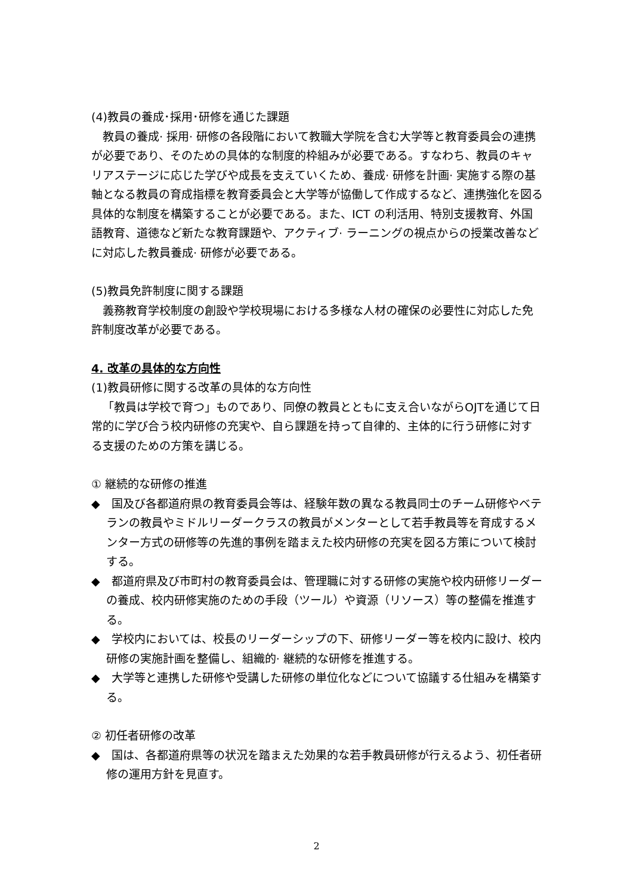(4)教員の養成･採用･研修を通じた課題
教員の養成· 採用· 研修の各段階において教職大学院を含む大学等と教育委員会の連携が必要であり、そのための具体的な制度的枠組みが必要である。すなわち、教員のキャリアステージに応じた学びや成長を支えていくため、養成· 研修を計画· 実施する際の基軸となる教員の育成指標を教育委員会と大学等が協働して作成するなど、連携強化を図る具体的な制度を構築することが必要である。また、ICT の利活用、特別支援教育、外国語教育、道徳など新たな教育課題や、アクティブ· ラーニングの視点からの授業改善などに対応した教員養成· 研修が必要である。
(5)教員免許制度に関する課題
義務教育学校制度の創設や学校現場における多様な人材の確保の必要性に対応した免許制度改革が必要である。
4. 改革の具体的な方向性
(1)教員研修に関する改革の具体的な方向性
「教員は学校で育つ」ものであり、同僚の教員とともに支え合いながらOJTを通じて日常的に学び合う校内研修の充実や、自ら課題を持って自律的、主体的に行う研修に対する支援のための方策を講じる。
① 継続的な研修の推進
◆　国及び各都道府県の教育委員会等は、経験年数の異なる教員同士のチーム研修やベテランの教員やミドルリーダークラスの教員がメンターとして若手教員等を育成するメンター方式の研修等の先進的事例を踏まえた校内研修の充実を図る方策について検討する。
◆　都道府県及び市町村の教育委員会は、管理職に対する研修の実施や校内研修リーダーの養成、校内研修実施のための手段（ツール）や資源（リソース）等の整備を推進する。
◆　学校内においては、校長のリーダーシップの下、研修リーダー等を校内に設け、校内研修の実施計画を整備し、組織的· 継続的な研修を推進する。
◆　大学等と連携した研修や受講した研修の単位化などについて協議する仕組みを構築する。
② 初任者研修の改革
◆　国は、各都道府県等の状況を踏まえた効果的な若手教員研修が行えるよう、初任者研修の運用方針を見直す。
2